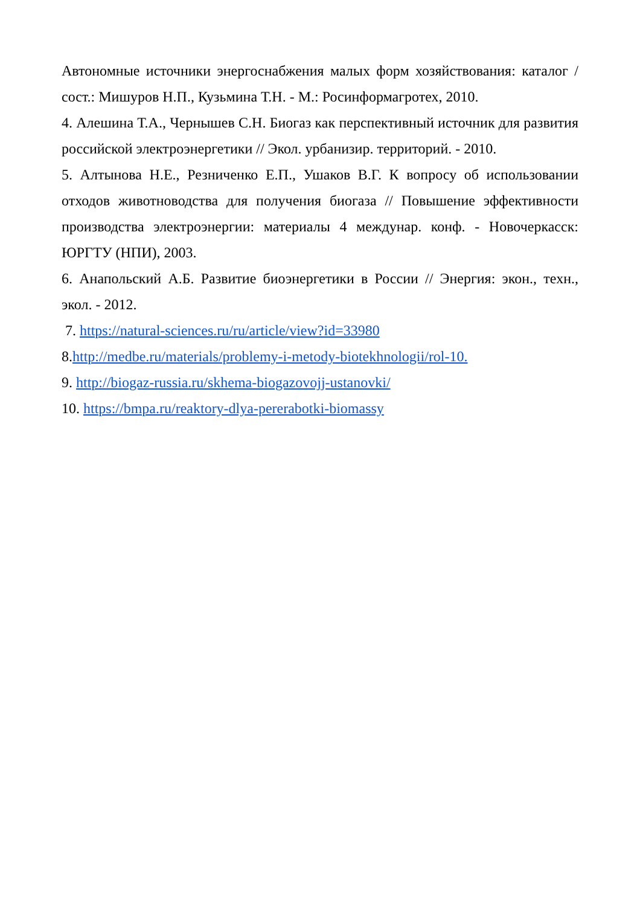Автономные источники энергоснабжения малых форм хозяйствования: каталог / сост.: Мишуров Н.П., Кузьмина Т.Н. - М.: Росинформагротех, 2010.
4. Алешина Т.А., Чернышев С.Н. Биогаз как перспективный источник для развития российской электроэнергетики // Экол. урбанизир. территорий. - 2010.
5. Алтынова Н.Е., Резниченко Е.П., Ушаков В.Г. К вопросу об использовании отходов животноводства для получения биогаза // Повышение эффективности производства электроэнергии: материалы 4 междунар. конф. - Новочеркасск: ЮРГТУ (НПИ), 2003.
6. Анапольский А.Б. Развитие биоэнергетики в России // Энергия: экон., техн., экол. - 2012.
7. https://natural-sciences.ru/ru/article/view?id=33980
8.http://medbe.ru/materials/problemy-i-metody-biotekhnologii/rol-10.
9. http://biogaz-russia.ru/skhema-biogazovojj-ustanovki/
10. https://bmpa.ru/reaktory-dlya-pererabotki-biomassy